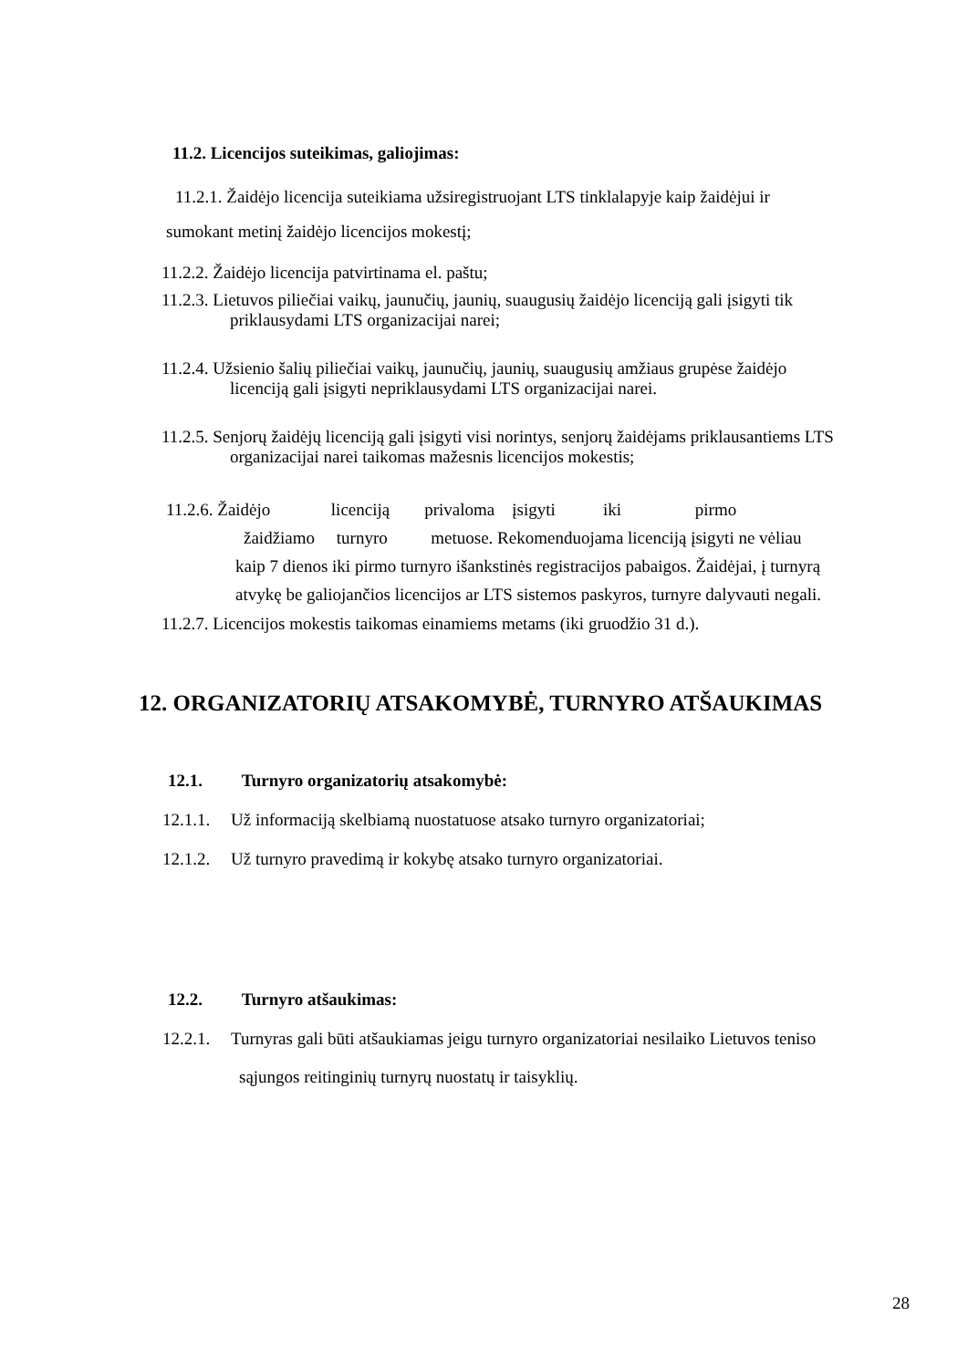11.2. Licencijos suteikimas, galiojimas:
11.2.1. Žaidėjo licencija suteikiama užsiregistruojant LTS tinklalapyje kaip žaidėjui ir
sumokant metinį žaidėjo licencijos mokestį;
11.2.2. Žaidėjo licencija patvirtinama el. paštu;
11.2.3. Lietuvos piliečiai vaikų, jaunučių, jaunių, suaugusių žaidėjo licenciją gali įsigyti tik
priklausydami LTS organizacijai narei;
11.2.4. Užsienio šalių piliečiai vaikų, jaunučių, jaunių, suaugusių amžiaus grupėse žaidėjo
licenciją gali įsigyti nepriklausydami LTS organizacijai narei.
11.2.5. Senjorų žaidėjų licenciją gali įsigyti visi norintys, senjorų žaidėjams priklausantiems LTS
organizacijai narei taikomas mažesnis licencijos mokestis;
11.2.6. Žaidėjo licenciją privaloma įsigyti iki pirmo
žaidžiamo turnyro metuose. Rekomenduojama licenciją įsigyti ne vėliau
kaip 7 dienos iki pirmo turnyro išankstinės registracijos pabaigos. Žaidėjai, į turnyrą
atvykę be galiojančios licencijos ar LTS sistemos paskyros, turnyre dalyvauti negali.
11.2.7. Licencijos mokestis taikomas einamiems metams (iki gruodžio 31 d.).
12. ORGANIZATORIŲ ATSAKOMYBĖ, TURNYRO ATŠAUKIMAS
12.1. Turnyro organizatorių atsakomybė:
12.1.1. Už informaciją skelbiamą nuostatuose atsako turnyro organizatoriai;
12.1.2. Už turnyro pravedimą ir kokybę atsako turnyro organizatoriai.
12.2. Turnyro atšaukimas:
12.2.1. Turnyras gali būti atšaukiamas jeigu turnyro organizatoriai nesilaiko Lietuvos teniso
sąjungos reitinginių turnyrų nuostatų ir taisyklių.
28